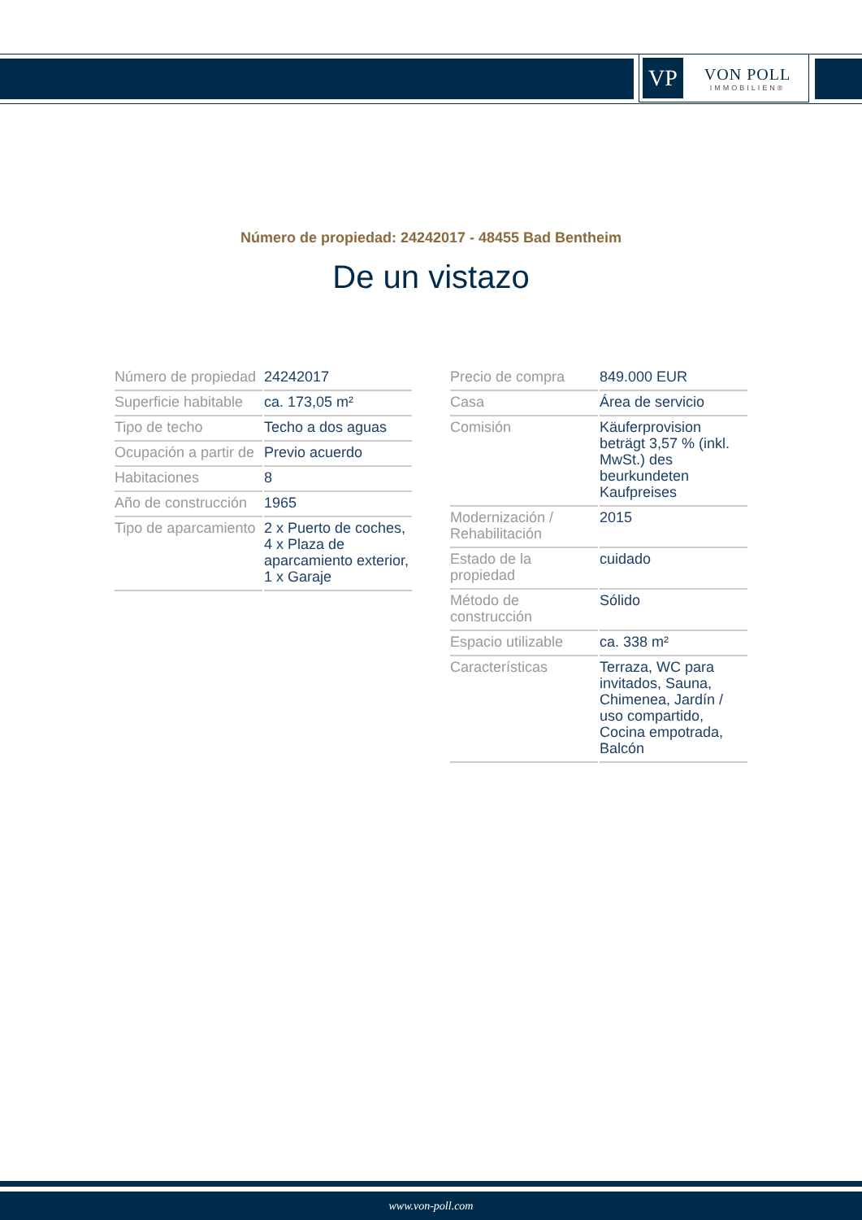VP
VON POLL
IMMOBILIEN®
Número de propiedad: 24242017 - 48455 Bad Bentheim
De un vistazo
| Número de propiedad | 24242017 |
| Superficie habitable | ca. 173,05 m² |
| Tipo de techo | Techo a dos aguas |
| Ocupación a partir de | Previo acuerdo |
| Habitaciones | 8 |
| Año de construcción | 1965 |
| Tipo de aparcamiento | 2 x Puerto de coches, 4 x Plaza de aparcamiento exterior, 1 x Garaje |
| Precio de compra | 849.000 EUR |
| Casa | Área de servicio |
| Comisión | Käuferprovision beträgt 3,57 % (inkl. MwSt.) des beurkundeten Kaufpreises |
| Modernización / Rehabilitación | 2015 |
| Estado de la propiedad | cuidado |
| Método de construcción | Sólido |
| Espacio utilizable | ca. 338 m² |
| Características | Terraza, WC para invitados, Sauna, Chimenea, Jardín / uso compartido, Cocina empotrada, Balcón |
www.von-poll.com